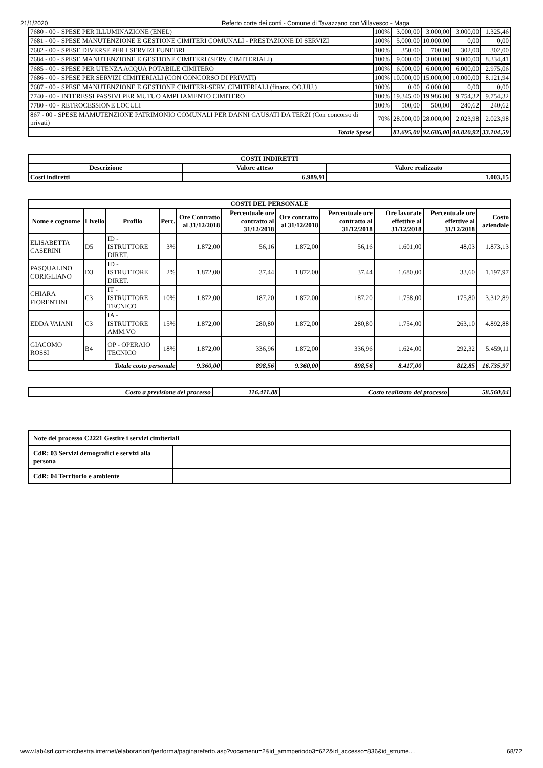21/1/2020 Referto corte dei conti - Comune di Tavazzano con Villavesco - Maga
| 7680 - 00 - SPESE PER ILLUMINAZIONE (ENEL) | 100% | 3.000,00 | 3.000,00 | 3.000,00 | 1.325,46 |
| 7681 - 00 - SPESE MANUTENZIONE E GESTIONE CIMITERI COMUNALI - PRESTAZIONE DI SERVIZI | 100% | 5.000,00 | 10.000,00 | 0,00 | 0,00 |
| 7682 - 00 - SPESE DIVERSE PER I SERVIZI FUNEBRI | 100% | 350,00 | 700,00 | 302,00 | 302,00 |
| 7684 - 00 - SPESE MANUTENZIONE E GESTIONE CIMITERI (SERV. CIMITERIALI) | 100% | 9.000,00 | 3.000,00 | 9.000,00 | 8.334,41 |
| 7685 - 00 - SPESE PER UTENZA ACQUA POTABILE CIMITERO | 100% | 6.000,00 | 6.000,00 | 6.000,00 | 2.975,06 |
| 7686 - 00 - SPESE PER SERVIZI CIMITERIALI (CON CONCORSO DI PRIVATI) | 100% | 10.000,00 | 15.000,00 | 10.000,00 | 8.121,94 |
| 7687 - 00 - SPESE MANUTENZIONE E GESTIONE CIMITERI-SERV. CIMITERIALI (finanz. OO.UU.) | 100% | 0,00 | 6.000,00 | 0,00 | 0,00 |
| 7740 - 00 - INTERESSI PASSIVI PER MUTUO AMPLIAMENTO CIMITERO | 100% | 19.345,00 | 19.986,00 | 9.754,32 | 9.754,32 |
| 7780 - 00 - RETROCESSIONE LOCULI | 100% | 500,00 | 500,00 | 240,62 | 240,62 |
| 867 - 00 - SPESE MAMUTENZIONE PATRIMONIO COMUNALI PER DANNI CAUSATI DA TERZI (Con concorso di privati) | 70% | 28.000,00 | 28.000,00 | 2.023,98 | 2.023,98 |
| Totale Spese | | 81.695,00 | 92.686,00 | 40.820,92 | 33.104,59 |
| COSTI INDIRETTI | | |
| --- | --- | --- |
| Descrizione | Valore atteso | Valore realizzato |
| Costi indiretti | 6.989,91 | 1.003,15 |
| COSTI DEL PERSONALE | | | | | | | | | | |
| --- | --- | --- | --- | --- | --- | --- | --- | --- | --- | --- |
| Nome e cognome | Livello | Profilo | Perc. | Ore Contratto al 31/12/2018 | Percentuale ore contratto al 31/12/2018 | Ore contratto al 31/12/2018 | Percentuale ore contratto al 31/12/2018 | Ore lavorate effettive al 31/12/2018 | Percentuale ore effettive al 31/12/2018 | Costo aziendale |
| ELISABETTA CASERINI | D5 | ID - ISTRUTTORE DIRET. | 3% | 1.872,00 | 56,16 | 1.872,00 | 56,16 | 1.601,00 | 48,03 | 1.873,13 |
| PASQUALINO CORIGLIANO | D3 | ID - ISTRUTTORE DIRET. | 2% | 1.872,00 | 37,44 | 1.872,00 | 37,44 | 1.680,00 | 33,60 | 1.197,97 |
| CHIARA FIORENTINI | C3 | IT - ISTRUTTORE TECNICO | 10% | 1.872,00 | 187,20 | 1.872,00 | 187,20 | 1.758,00 | 175,80 | 3.312,89 |
| EDDA VAIANI | C3 | IA - ISTRUTTORE AMM.VO | 15% | 1.872,00 | 280,80 | 1.872,00 | 280,80 | 1.754,00 | 263,10 | 4.892,88 |
| GIACOMO ROSSI | B4 | OP - OPERAIO TECNICO | 18% | 1.872,00 | 336,96 | 1.872,00 | 336,96 | 1.624,00 | 292,32 | 5.459,11 |
| Totale costo personale | | | | 9.360,00 | 898,56 | 9.360,00 | 898,56 | 8.417,00 | 812,85 | 16.735,97 |
| Costo a previsione del processo | 116.411,88 | Costo realizzato del processo | 58.560,04 |
| Note del processo C2221 Gestire i servizi cimiteriali | |
| --- | --- |
| CdR: 03 Servizi demografici e servizi alla persona | |
| CdR: 04 Territorio e ambiente | |
www.lab4srl.com/orchestra.internet/elaborazioni/performa/paginareferto.asp?vocemenu=2&id_ammperiodo3=622&id_accesso=836&id_strume… 68/72